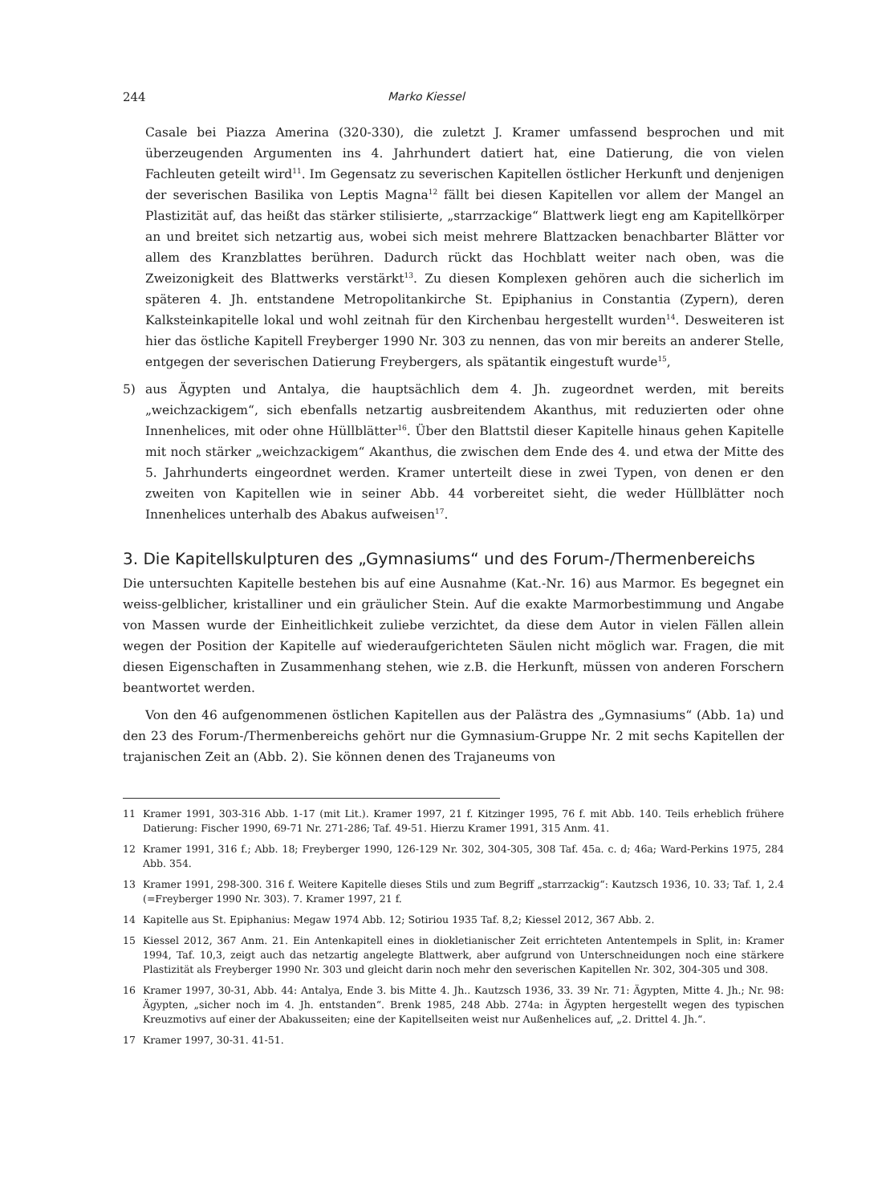244 Marko Kiessel
Casale bei Piazza Amerina (320-330), die zuletzt J. Kramer umfassend besprochen und mit überzeugenden Argumenten ins 4. Jahrhundert datiert hat, eine Datierung, die von vielen Fachleuten geteilt wird<sup>11</sup>. Im Gegensatz zu severischen Kapitellen östlicher Herkunft und denjenigen der severischen Basilika von Leptis Magna<sup>12</sup> fällt bei diesen Kapitellen vor allem der Mangel an Plastizität auf, das heißt das stärker stilisierte, „starrzackige“ Blattwerk liegt eng am Kapitellkörper an und breitet sich netzartig aus, wobei sich meist mehrere Blattzacken benachbarter Blätter vor allem des Kranzblattes berühren. Dadurch rückt das Hochblatt weiter nach oben, was die Zweizonigkeit des Blattwerks verstärkt<sup>13</sup>. Zu diesen Komplexen gehören auch die sicherlich im späteren 4. Jh. entstandene Metropolitankirche St. Epiphanius in Constantia (Zypern), deren Kalksteinkapitelle lokal und wohl zeitnah für den Kirchenbau hergestellt wurden<sup>14</sup>. Desweiteren ist hier das östliche Kapitell Freyberger 1990 Nr. 303 zu nennen, das von mir bereits an anderer Stelle, entgegen der severischen Datierung Freybergers, als spätantik eingestuft wurde<sup>15</sup>,
5) aus Ägypten und Antalya, die hauptsächlich dem 4. Jh. zugeordnet werden, mit bereits „weichzackigem“, sich ebenfalls netzartig ausbreitendem Akanthus, mit reduzierten oder ohne Innenhelices, mit oder ohne Hüllblätter<sup>16</sup>. Über den Blattstil dieser Kapitelle hinaus gehen Kapitelle mit noch stärker „weichzackigem“ Akanthus, die zwischen dem Ende des 4. und etwa der Mitte des 5. Jahrhunderts eingeordnet werden. Kramer unterteilt diese in zwei Typen, von denen er den zweiten von Kapitellen wie in seiner Abb. 44 vorbereitet sieht, die weder Hüllblätter noch Innenhelices unterhalb des Abakus aufweisen<sup>17</sup>.
3. Die Kapitellskulpturen des „Gymnasiums“ und des Forum-/Thermenbereichs
Die untersuchten Kapitelle bestehen bis auf eine Ausnahme (Kat.-Nr. 16) aus Marmor. Es begegnet ein weiss-gelblicher, kristalliner und ein gräulicher Stein. Auf die exakte Marmorbestimmung und Angabe von Massen wurde der Einheitlichkeit zuliebe verzichtet, da diese dem Autor in vielen Fällen allein wegen der Position der Kapitelle auf wiederaufgerichteten Säulen nicht möglich war. Fragen, die mit diesen Eigenschaften in Zusammenhang stehen, wie z.B. die Herkunft, müssen von anderen Forschern beantwortet werden.
Von den 46 aufgenommenen östlichen Kapitellen aus der Palästra des „Gymnasiums“ (Abb. 1a) und den 23 des Forum-/Thermenbereichs gehört nur die Gymnasium-Gruppe Nr. 2 mit sechs Kapitellen der trajanischen Zeit an (Abb. 2). Sie können denen des Trajaneums von
11 Kramer 1991, 303-316 Abb. 1-17 (mit Lit.). Kramer 1997, 21 f. Kitzinger 1995, 76 f. mit Abb. 140. Teils erheblich frühere Datierung: Fischer 1990, 69-71 Nr. 271-286; Taf. 49-51. Hierzu Kramer 1991, 315 Anm. 41.
12 Kramer 1991, 316 f.; Abb. 18; Freyberger 1990, 126-129 Nr. 302, 304-305, 308 Taf. 45a. c. d; 46a; Ward-Perkins 1975, 284 Abb. 354.
13 Kramer 1991, 298-300. 316 f. Weitere Kapitelle dieses Stils und zum Begriff „starrzackig“: Kautzsch 1936, 10. 33; Taf. 1, 2.4 (=Freyberger 1990 Nr. 303). 7. Kramer 1997, 21 f.
14 Kapitelle aus St. Epiphanius: Megaw 1974 Abb. 12; Sotiriou 1935 Taf. 8,2; Kiessel 2012, 367 Abb. 2.
15 Kiessel 2012, 367 Anm. 21. Ein Antenkapitell eines in diokletianischer Zeit errichteten Antentempels in Split, in: Kramer 1994, Taf. 10,3, zeigt auch das netzartig angelegte Blattwerk, aber aufgrund von Unterschneidungen noch eine stärkere Plastizität als Freyberger 1990 Nr. 303 und gleicht darin noch mehr den severischen Kapitellen Nr. 302, 304-305 und 308.
16 Kramer 1997, 30-31, Abb. 44: Antalya, Ende 3. bis Mitte 4. Jh.. Kautzsch 1936, 33. 39 Nr. 71: Ägypten, Mitte 4. Jh.; Nr. 98: Ägypten, „sicher noch im 4. Jh. entstanden“. Brenk 1985, 248 Abb. 274a: in Ägypten hergestellt wegen des typischen Kreuzmotivs auf einer der Abakusseiten; eine der Kapitellseiten weist nur Außenhelices auf, „2. Drittel 4. Jh.“.
17 Kramer 1997, 30-31. 41-51.